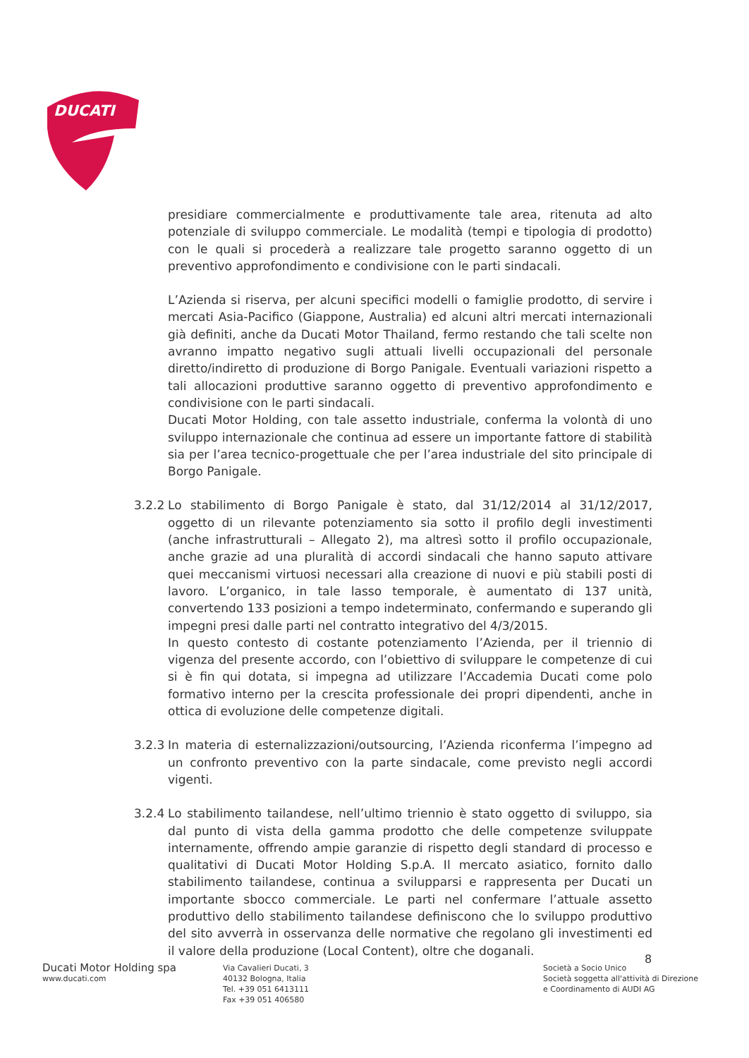DUCATI
presidiare commercialmente e produttivamente tale area, ritenuta ad alto potenziale di sviluppo commerciale. Le modalità (tempi e tipologia di prodotto) con le quali si procederà a realizzare tale progetto saranno oggetto di un preventivo approfondimento e condivisione con le parti sindacali.
L’Azienda si riserva, per alcuni specifici modelli o famiglie prodotto, di servire i mercati Asia-Pacifico (Giappone, Australia) ed alcuni altri mercati internazionali già definiti, anche da Ducati Motor Thailand, fermo restando che tali scelte non avranno impatto negativo sugli attuali livelli occupazionali del personale diretto/indiretto di produzione di Borgo Panigale. Eventuali variazioni rispetto a tali allocazioni produttive saranno oggetto di preventivo approfondimento e condivisione con le parti sindacali.
Ducati Motor Holding, con tale assetto industriale, conferma la volontà di uno sviluppo internazionale che continua ad essere un importante fattore di stabilità sia per l’area tecnico-progettuale che per l’area industriale del sito principale di Borgo Panigale.
3.2.2
Lo stabilimento di Borgo Panigale è stato, dal 31/12/2014 al 31/12/2017, oggetto di un rilevante potenziamento sia sotto il profilo degli investimenti (anche infrastrutturali – Allegato 2), ma altresì sotto il profilo occupazionale, anche grazie ad una pluralità di accordi sindacali che hanno saputo attivare quei meccanismi virtuosi necessari alla creazione di nuovi e più stabili posti di lavoro. L’organico, in tale lasso temporale, è aumentato di 137 unità, convertendo 133 posizioni a tempo indeterminato, confermando e superando gli impegni presi dalle parti nel contratto integrativo del 4/3/2015.
In questo contesto di costante potenziamento l’Azienda, per il triennio di vigenza del presente accordo, con l’obiettivo di sviluppare le competenze di cui si è fin qui dotata, si impegna ad utilizzare l’Accademia Ducati come polo formativo interno per la crescita professionale dei propri dipendenti, anche in ottica di evoluzione delle competenze digitali.
3.2.3
In materia di esternalizzazioni/outsourcing, l’Azienda riconferma l’impegno ad un confronto preventivo con la parte sindacale, come previsto negli accordi vigenti.
3.2.4
Lo stabilimento tailandese, nell’ultimo triennio è stato oggetto di sviluppo, sia dal punto di vista della gamma prodotto che delle competenze sviluppate internamente, offrendo ampie garanzie di rispetto degli standard di processo e qualitativi di Ducati Motor Holding S.p.A. Il mercato asiatico, fornito dallo stabilimento tailandese, continua a svilupparsi e rappresenta per Ducati un importante sbocco commerciale. Le parti nel confermare l’attuale assetto produttivo dello stabilimento tailandese definiscono che lo sviluppo produttivo del sito avverrà in osservanza delle normative che regolano gli investimenti ed il valore della produzione (Local Content), oltre che doganali.
8
Ducati Motor Holding spa
www.ducati.com
Via Cavalieri Ducati, 3
40132 Bologna, Italia
Tel. +39 051 6413111
Fax +39 051 406580
Società a Socio Unico
Società soggetta all'attività di Direzione
e Coordinamento di AUDI AG